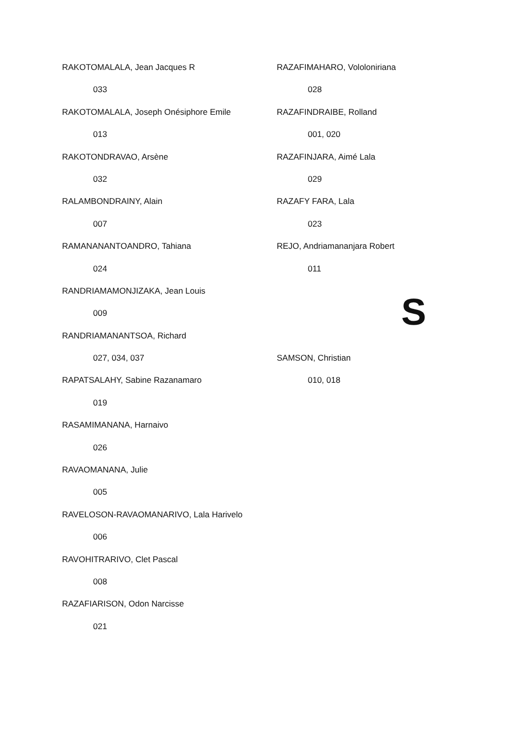RAKOTOMALALA, Jean Jacques R
033
RAKOTOMALALA, Joseph Onésiphore Emile
013
RAKOTONDRAVAO, Arsène
032
RALAMBONDRAINY, Alain
007
RAMANANANTOANDRO, Tahiana
024
RANDRIAMAMONJIZAKA, Jean Louis
009
RANDRIAMANANTSOA, Richard
027, 034, 037
RAPATSALAHY, Sabine Razanamaro
019
RASAMIMANANA, Harnaivo
026
RAVAOMANANA, Julie
005
RAVELOSON-RAVAOMANARIVO, Lala Harivelo
006
RAVOHITRARIVO, Clet Pascal
008
RAZAFIARISON, Odon Narcisse
021
RAZAFIMAHARO, Vololoniriana
028
RAZAFINDRAIBE, Rolland
001, 020
RAZAFINJARA, Aimé Lala
029
RAZAFY FARA, Lala
023
REJO, Andriamananjara Robert
011
S
SAMSON, Christian
010, 018